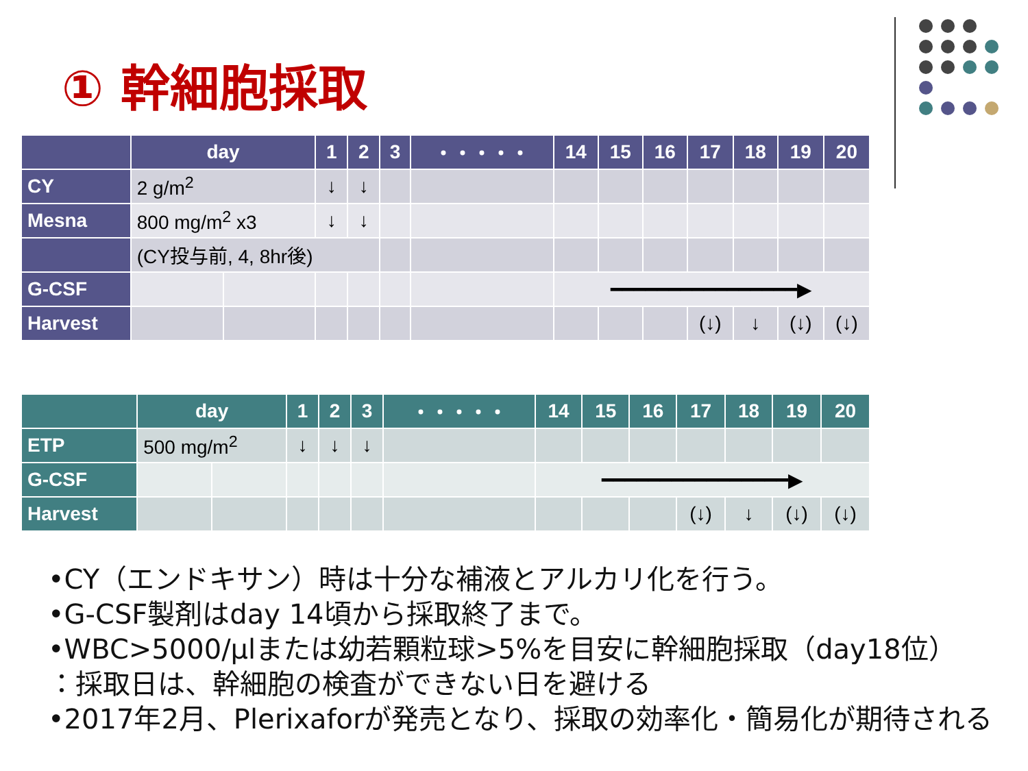① 幹細胞採取
| | day | | 1 | 2 | 3 | ・・・・・ | 14 | 15 | 16 | 17 | 18 | 19 | 20 |
| --- | --- | --- | --- | --- | --- | --- | --- | --- | --- | --- | --- | --- | --- |
| CY | 2 g/m<sup>2</sup> | | ↓ | ↓ | | | | | | | | | |
| Mesna | 800 mg/m<sup>2</sup> x3 | | ↓ | ↓ | | | | | | | | | |
| | (CY投与前, 4, 8hr後) | | | | | | | | | | | | |
| G-CSF | | | | | | | ━━━━━━━━━━━━━━━━▶ | | | | | | |
| Harvest | | | | | | | | | | (↓) | ↓ | (↓) | (↓) |
| | day | | 1 | 2 | 3 | ・・・・・ | 14 | 15 | 16 | 17 | 18 | 19 | 20 |
| --- | --- | --- | --- | --- | --- | --- | --- | --- | --- | --- | --- | --- | --- |
| ETP | 500 mg/m<sup>2</sup> | | ↓ | ↓ | ↓ | | | | | | | | |
| G-CSF | | | | | | | ━━━━━━━━━━━━━━━━▶ | | | | | | |
| Harvest | | | | | | | | | | (↓) | ↓ | (↓) | (↓) |
•CY（エンドキサン）時は十分な補液とアルカリ化を行う。
•G-CSF製剤はday 14頃から採取終了まで。
•WBC>5000/μlまたは幼若顆粒球>5%を目安に幹細胞採取（day18位）
：採取日は、幹細胞の検査ができない日を避ける
•2017年2月、Plerixaforが発売となり、採取の効率化・簡易化が期待される